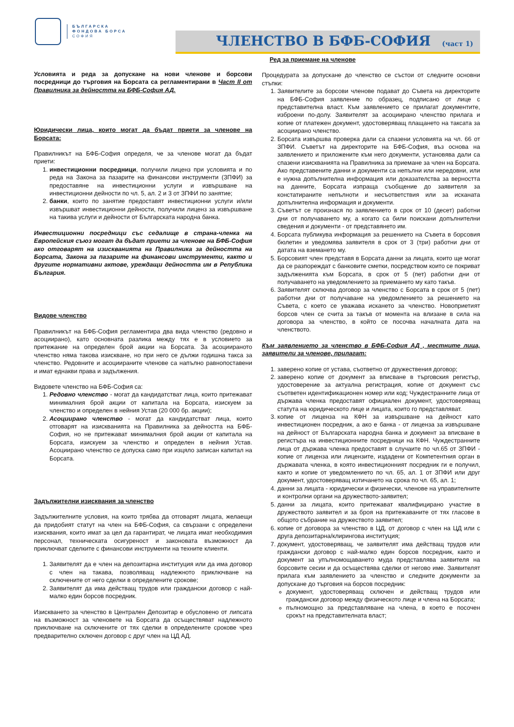БЪЛГАРСКА
ФОНДОВА БОРСА
СОФИЯ
ЧЛЕНСТВО В БФБ-СОФИЯ
(част 1)
Условията и реда за допускане на нови членове и борсови посредници до търговия на Борсата са регламентирани в Част II от Правилника за дейността на БФБ-София АД.
Юридически лица, които могат да бъдат приети за членове на Борсата:
Правилникът на БФБ-София определя, че за членове могат да бъдат приети:
1. инвестиционни посредници, получили лиценз при условията и по реда на Закона за пазарите на финансови инструменти (ЗПФИ) за предоставяне на инвестиционни услуги и извършване на инвестиционни дейности по чл. 5, ал. 2 и 3 от ЗПФИ по занятие;
2. банки, които по занятие предоставят инвестиционни услуги и/или извършват инвестиционни дейности, получили лиценз за извършване на такива услуги и дейности от Българската народна банка.
Инвестиционни посредници със седалище в страна-членка на Европейския съюз могат да бъдат приети за членове на БФБ-София ако отговарят на изискванията на Правилника за дейността на Борсата, Закона за пазарите на финансови инструменти, както и другите нормативни актове, уреждащи дейността им в Република България.
Видове членство
Правилникът на БФБ-София регламентира два вида членство (редовно и асоциирано), като основната разлика между тях е в условието за притежание на определен брой акции на Борсата. За асоциираното членство няма такова изискване, но при него се дължи годишна такса за членство. Редовните и асоциираните членове са напълно равнопоставени и имат еднакви права и задължения.
Видовете членство на БФБ-София са:
1. Редовно членство - могат да кандидатстват лица, които притежават минималния брой акции от капитала на Борсата, изискуем за членство и определен в нейния Устав (20 000 бр. акции);
2. Асоциирано членство - могат да кандидатстват лица, които отговарят на изискванията на Правилника за дейността на БФБ-София, но не притежават минималния брой акции от капитала на Борсата, изискуем за членство и определен в нейния Устав. Асоциирано членство се допуска само при изцяло записан капитал на Борсата.
Задължителни изисквания за членство
Задължителните условия, на които трябва да отговарят лицата, желаещи да придобият статут на член на БФБ-София, са свързани с определени изисквания, които имат за цел да гарантират, че лицата имат необходимия персонал, техническата осигуреност и законовата възможност да приключват сделките с финансови инструменти на техните клиенти.
1. Заявителят да е член на депозитарна институция или да има договор с член на такава, позволяващ надлежното приключване на сключените от него сделки в определените срокове;
2. Заявителят да има действащ трудов или граждански договор с най-малко един борсов посредник.
Изискването за членство в Централен Депозитар е обусловено от липсата на възможност за членовете на Борсата да осъществяват надлежното приключване на сключените от тях сделки в определените срокове чрез предварително сключен договор с друг член на ЦД АД.
Ред за приемане на членове
Процедурата за допускане до членство се състои от следните основни стъпки:
1. Заявителите за борсови членове подават до Съвета на директорите на БФБ-София заявление по образец, подписано от лице с представителна власт. Към заявлението се прилагат документите, изброени по-долу. Заявителят за асоциирано членство прилага и копие от платежен документ, удостоверяващ плащането на таксата за асоциирано членство.
2. Борсата извършва проверка дали са спазени условията на чл. 66 от ЗПФИ. Съветът на директорите на БФБ-София, въз основа на заявлението и приложените към него документи, установява дали са спазени изискванията на Правилника за приемане за член на Борсата. Ако представените данни и документи са непълни или нередовни, или е нужна допълнителна информация или доказателства за верността на данните, Борсата изпраща съобщение до заявителя за констатираните непълноти и несъответствия или за исканата допълнителна информация и документи.
3. Съветът се произнася по заявлението в срок от 10 (десет) работни дни от получаването му, а когато са били поискани допълнителни сведения и документи - от представянето им.
4. Борсата публикува информация за решението на Съвета в борсовия бюлетин и уведомява заявителя в срок от 3 (три) работни дни от датата на вземането му.
5. Борсовият член представя в Борсата данни за лицата, които ще могат да се разпореждат с банковите сметки, посредством които се покриват задълженията към Борсата, в срок от 5 (пет) работни дни от получаването на уведомлението за приемането му като такъв.
6. Заявителят сключва договор за членство с Борсата в срок от 5 (пет) работни дни от получаване на уведомлението за решението на Съвета, с което се уважава искането за членство. Новоприетият борсов член се счита за такъв от момента на влизане в сила на договора за членство, в който се посочва началната дата на членството.
Към заявлението за членство в БФБ-София АД , местните лица, заявители за членове, прилагат:
1. заверено копие от устава, съответно от дружествения договор;
2. заверено копие от документ за вписване в търговския регистър, удостоверение за актуална регистрация, копие от документ със съответен идентификационен номер или код; Чуждестранните лица от държава членка предоставят официален документ, удостоверяващ статута на юридическото лице и лицата, които го представляват.
3. копие от лиценза на КФН за извършване на дейност като инвестиционен посредник, а ако е банка - от лиценза за извършване на дейност от Българската народна банка и документ за вписване в регистъра на инвестиционните посредници на КФН. Чуждестранните лица от държава членка предоставят в случаите по чл.65 от ЗПФИ - копие от лиценза или лицензите, издадени от Компетентния орган в държавата членка, в която инвестиционният посредник ги е получил, както и копие от уведомлението по чл. 65, ал. 1 от ЗПФИ или друг документ, удостоверяващ изтичането на срока по чл. 65, ал. 1;
4. данни за лицата - юридически и физически, членове на управителните и контролни органи на дружеството-заявител;
5. данни за лицата, които притежават квалифицирано участие в дружеството заявител и за броя на притежаваните от тях гласове в общото събрание на дружеството заявител;
6. копие от договора за членство в ЦД, от договор с член на ЦД или с друга депозитарна/клирингова институция;
7. документ, удостоверяващ, че заявителят има действащ трудов или граждански договор с най-малко един борсов посредник, както и документ за упълномощаването муда представлява заявителя на борсовите сесии и да осъществява сделки от негово име. Заявителят прилага към заявлението за членство и следните документи за допускане до търговия на борсов посредник:
документ, удостоверяващ сключен и действащ трудов или граждански договор между физическото лице и члена на Борсата;
пълномощно за представляване на члена, в което е посочен срокът на представителната власт;